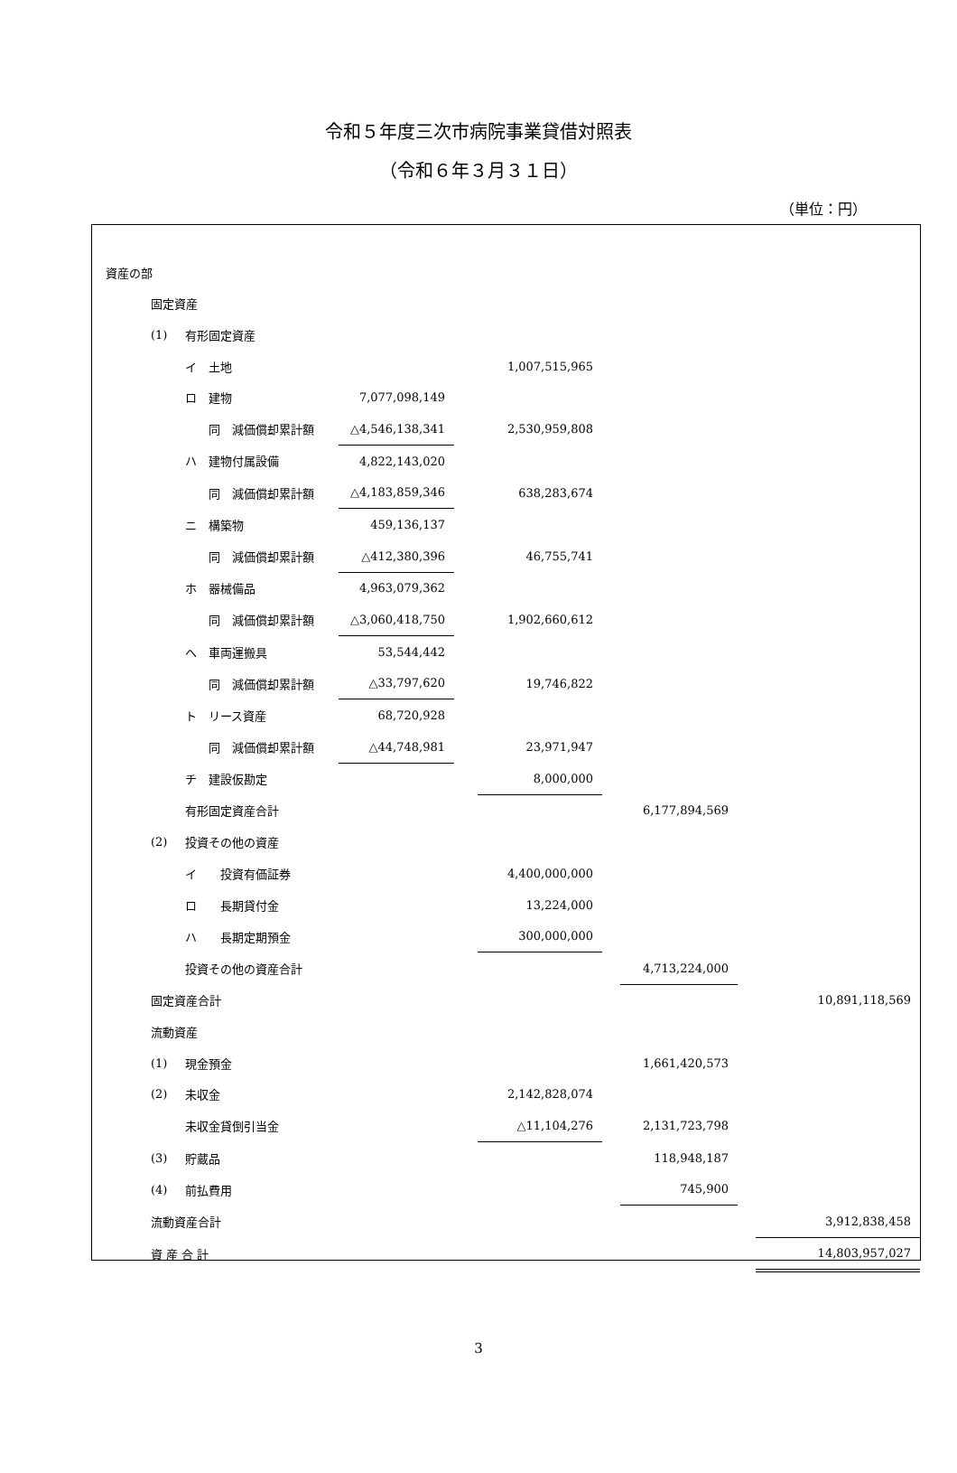令和５年度三次市病院事業貸借対照表
（令和６年３月３１日）
（単位：円）
| | 資産の部 | | | | | | | | | |
| | | 固定資産 | | | | | | | | |
| | | (1) | 有形固定資産 | | | | | | | |
| | | | イ 土地 | | | 1,007,515,965 | | | | |
| | | | ロ 建物 | 7,077,098,149 | | | | | | |
| | | | 同 減価償却累計額 | △4,546,138,341 | | 2,530,959,808 | | | | |
| | | | ハ 建物付属設備 | 4,822,143,020 | | | | | | |
| | | | 同 減価償却累計額 | △4,183,859,346 | | 638,283,674 | | | | |
| | | | ニ 構築物 | 459,136,137 | | | | | | |
| | | | 同 減価償却累計額 | △412,380,396 | | 46,755,741 | | | | |
| | | | ホ 器械備品 | 4,963,079,362 | | | | | | |
| | | | 同 減価償却累計額 | △3,060,418,750 | | 1,902,660,612 | | | | |
| | | | ヘ 車両運搬具 | 53,544,442 | | | | | | |
| | | | 同 減価償却累計額 | △33,797,620 | | 19,746,822 | | | | |
| | | | ト リース資産 | 68,720,928 | | | | | | |
| | | | 同 減価償却累計額 | △44,748,981 | | 23,971,947 | | | | |
| | | | チ 建設仮勘定 | | | 8,000,000 | | | | |
| | | | 有形固定資産合計 | | | | | 6,177,894,569 | | |
| | | (2) | 投資その他の資産 | | | | | | | |
| | | | イ 投資有価証券 | | | 4,400,000,000 | | | | |
| | | | ロ 長期貸付金 | | | 13,224,000 | | | | |
| | | | ハ 長期定期預金 | | | 300,000,000 | | | | |
| | | | 投資その他の資産合計 | | | | | 4,713,224,000 | | |
| | | 固定資産合計 | | | | | | | | 10,891,118,569 |
| | | 流動資産 | | | | | | | | |
| | | (1) | 現金預金 | | | | | 1,661,420,573 | | |
| | | (2) | 未収金 | | | 2,142,828,074 | | | | |
| | | | 未収金貸倒引当金 | | | △11,104,276 | | 2,131,723,798 | | |
| | | (3) | 貯蔵品 | | | | | 118,948,187 | | |
| | | (4) | 前払費用 | | | | | 745,900 | | |
| | | 流動資産合計 | | | | | | | | 3,912,838,458 |
| | | 資 産 合 計 | | | | | | | | 14,803,957,027 |
3